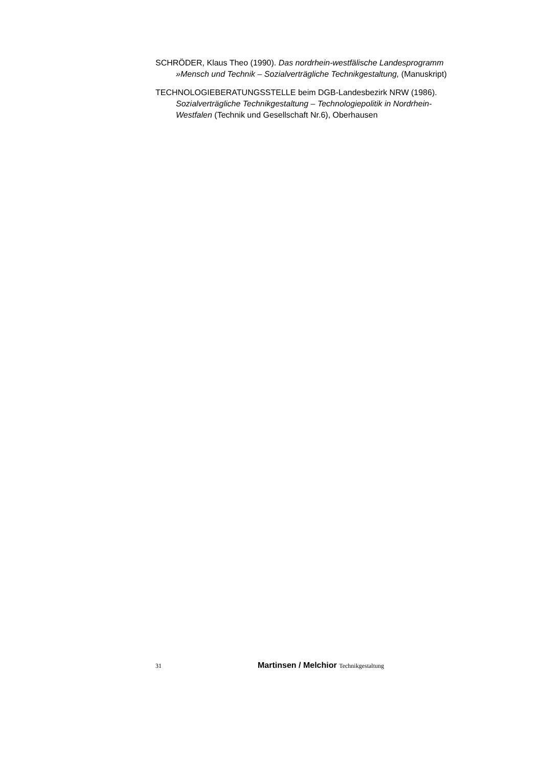SCHRÖDER, Klaus Theo (1990). Das nordrhein-westfälische Landesprogramm »Mensch und Technik – Sozialverträgliche Technikgestaltung, (Manuskript)
TECHNOLOGIEBERATUNGSSTELLE beim DGB-Landesbezirk NRW (1986). Sozialverträgliche Technikgestaltung – Technologiepolitik in Nordrhein-Westfalen (Technik und Gesellschaft Nr.6), Oberhausen
31 Martinsen / Melchior Technikgestaltung